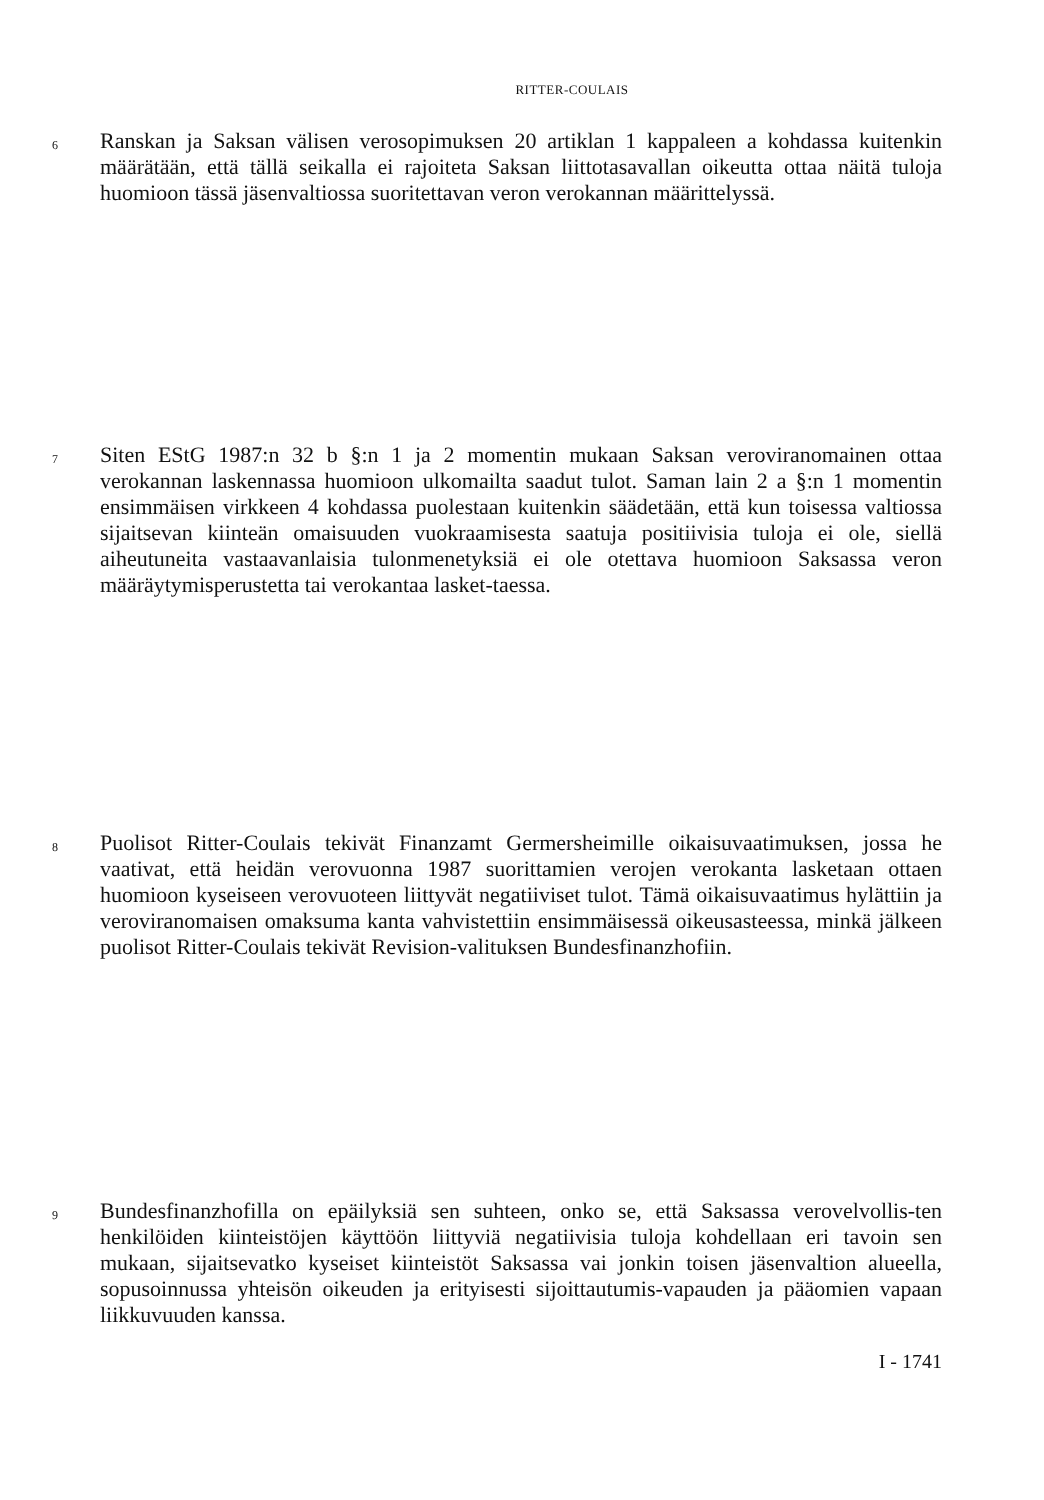RITTER-COULAIS
6
Ranskan ja Saksan välisen verosopimuksen 20 artiklan 1 kappaleen a kohdassa kuitenkin määrätään, että tällä seikalla ei rajoiteta Saksan liittotasavallan oikeutta ottaa näitä tuloja huomioon tässä jäsenvaltiossa suoritettavan veron verokannan määrittelyssä.
7
Siten EStG 1987:n 32 b §:n 1 ja 2 momentin mukaan Saksan veroviranomainen ottaa verokannan laskennassa huomioon ulkomailta saadut tulot. Saman lain 2 a §:n 1 momentin ensimmäisen virkkeen 4 kohdassa puolestaan kuitenkin säädetään, että kun toisessa valtiossa sijaitsevan kiinteän omaisuuden vuokraamisesta saatuja positiivisia tuloja ei ole, siellä aiheutuneita vastaavanlaisia tulonmenetyksiä ei ole otettava huomioon Saksassa veron määräytymisperustetta tai verokantaa lasket-taessa.
8
Puolisot Ritter-Coulais tekivät Finanzamt Germersheimille oikaisuvaatimuksen, jossa he vaativat, että heidän verovuonna 1987 suorittamien verojen verokanta lasketaan ottaen huomioon kyseiseen verovuoteen liittyvät negatiiviset tulot. Tämä oikaisuvaatimus hylättiin ja veroviranomaisen omaksuma kanta vahvistettiin ensimmäisessä oikeusasteessa, minkä jälkeen puolisot Ritter-Coulais tekivät Revision-valituksen Bundesfinanzhofiin.
9
Bundesfinanzhofilla on epäilyksiä sen suhteen, onko se, että Saksassa verovelvollis-ten henkilöiden kiinteistöjen käyttöön liittyviä negatiivisia tuloja kohdellaan eri tavoin sen mukaan, sijaitsevatko kyseiset kiinteistöt Saksassa vai jonkin toisen jäsenvaltion alueella, sopusoinnussa yhteisön oikeuden ja erityisesti sijoittautumis-vapauden ja pääomien vapaan liikkuvuuden kanssa.
I - 1741